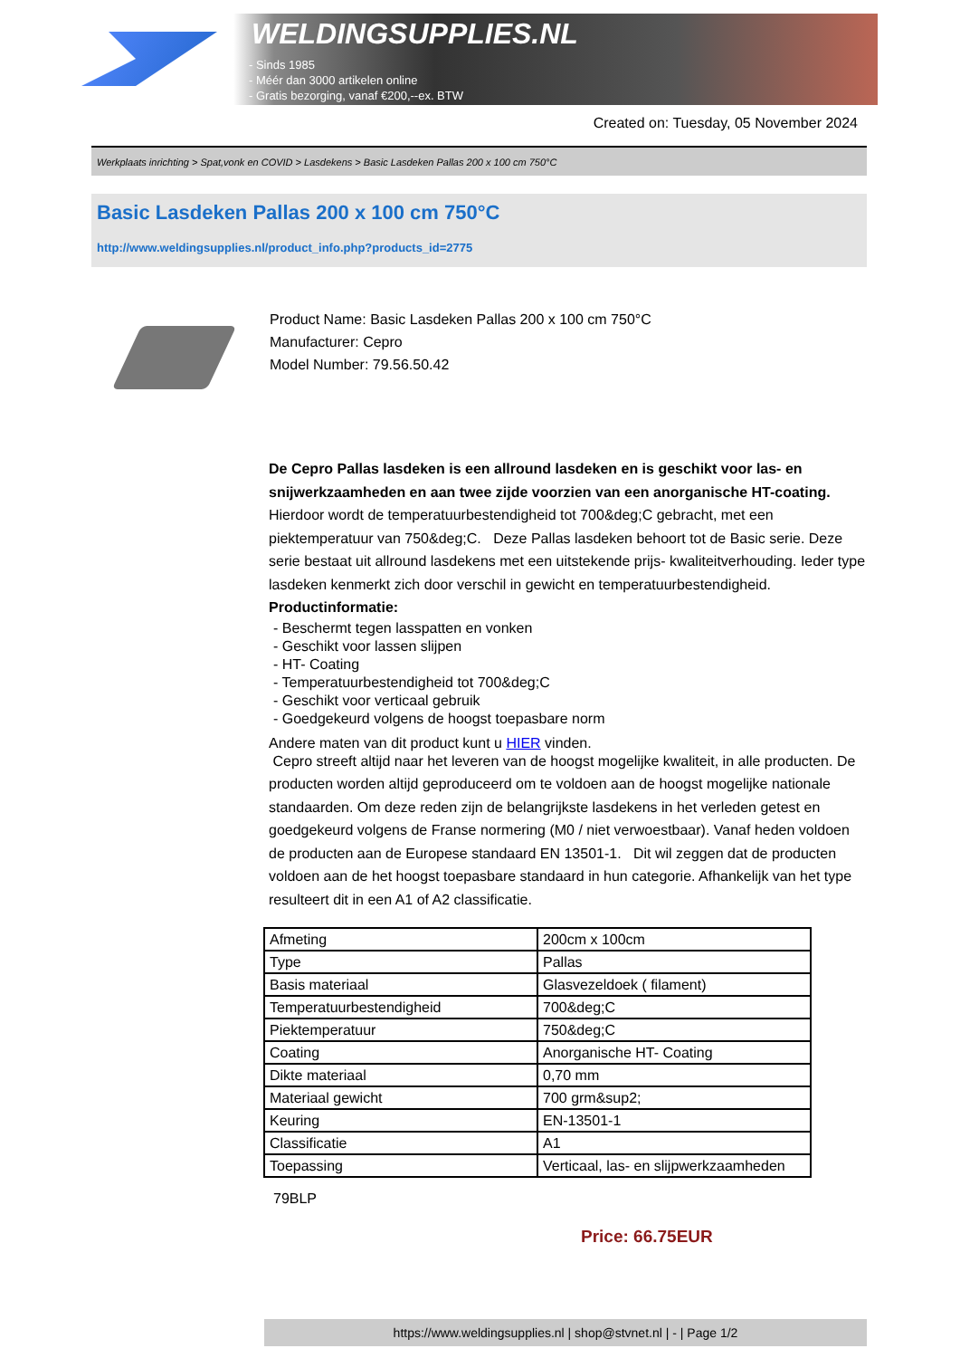WELDINGSUPPLIES.NL
- Sinds 1985
- Méér dan 3000 artikelen online
- Gratis bezorging, vanaf €200,--ex. BTW
Created on: Tuesday, 05 November 2024
Werkplaats inrichting > Spat,vonk en COVID > Lasdekens > Basic Lasdeken Pallas 200 x 100 cm 750°C
Basic Lasdeken Pallas 200 x 100 cm 750°C
http://www.weldingsupplies.nl/product_info.php?products_id=2775
Product Name: Basic Lasdeken Pallas 200 x 100 cm 750°C
Manufacturer: Cepro
Model Number: 79.56.50.42
De Cepro Pallas lasdeken is een allround lasdeken en is geschikt voor las- en snijwerkzaamheden en aan twee zijde voorzien van een anorganische HT-coating. Hierdoor wordt de temperatuurbestendigheid tot 700&deg;C gebracht, met een piektemperatuur van 750&deg;C. Deze Pallas lasdeken behoort tot de Basic serie. Deze serie bestaat uit allround lasdekens met een uitstekende prijs- kwaliteitverhouding. Ieder type lasdeken kenmerkt zich door verschil in gewicht en temperatuurbestendigheid.
Productinformatie:
- Beschermt tegen lasspatten en vonken
- Geschikt voor lassen slijpen
- HT- Coating
- Temperatuurbestendigheid tot 700&deg;C
- Geschikt voor verticaal gebruik
- Goedgekeurd volgens de hoogst toepasbare norm
Andere maten van dit product kunt u HIER vinden.
Cepro streeft altijd naar het leveren van de hoogst mogelijke kwaliteit, in alle producten. De producten worden altijd geproduceerd om te voldoen aan de hoogst mogelijke nationale standaarden. Om deze reden zijn de belangrijkste lasdekens in het verleden getest en goedgekeurd volgens de Franse normering (M0 / niet verwoestbaar). Vanaf heden voldoen de producten aan de Europese standaard EN 13501-1. Dit wil zeggen dat de producten voldoen aan de het hoogst toepasbare standaard in hun categorie. Afhankelijk van het type resulteert dit in een A1 of A2 classificatie.
| Afmeting | 200cm x 100cm |
| Type | Pallas |
| Basis materiaal | Glasvezeldoek ( filament) |
| Temperatuurbestendigheid | 700&deg;C |
| Piektemperatuur | 750&deg;C |
| Coating | Anorganische HT- Coating |
| Dikte materiaal | 0,70 mm |
| Materiaal gewicht | 700 grm&sup2; |
| Keuring | EN-13501-1 |
| Classificatie | A1 |
| Toepassing | Verticaal, las- en slijpwerkzaamheden |
79BLP
Price: 66.75EUR
https://www.weldingsupplies.nl | shop@stvnet.nl | - | Page 1/2